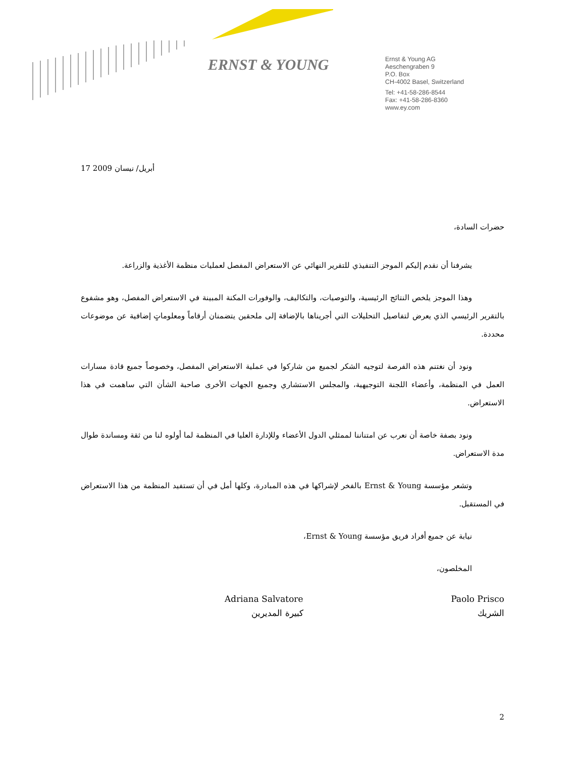ERNST & YOUNG
Ernst & Young AG
Aeschengraben 9
P.O. Box
CH-4002 Basel, Switzerland
Tel: +41-58-286-8544
Fax: +41-58-286-8360
www.ey.com
17 أبريل/ نيسان 2009
حضرات السادة،
يشرفنا أن نقدم إليكم الموجز التنفيذي للتقرير النهائي عن الاستعراض المفصل لعمليات منظمة الأغذية والزراعة.
وهذا الموجز يلخص النتائج الرئيسية، والتوصيات، والتكاليف، والوفورات المكنة المبينة في الاستعراض المفصل، وهو مشفوع بالتقرير الرئيسي الذي يعرض لتفاصيل التحليلات التي أجريناها بالإضافة إلى ملحقين يتضمنان أرقاماً ومعلوماتٍ إضافية عن موضوعات محددة.
ونود أن نغتنم هذه الفرصة لتوجيه الشكر لجميع من شاركوا في عملية الاستعراض المفصل، وخصوصاً جميع قادة مسارات العمل في المنظمة، وأعضاء اللجنة التوجيهية، والمجلس الاستشاري وجميع الجهات الأخرى صاحبة الشأن التي ساهمت في هذا الاستعراض.
ونود بصفة خاصة أن نعرب عن امتناننا لممثلي الدول الأعضاء وللإدارة العليا في المنظمة لما أولوه لنا من ثقة ومساندة طوال مدة الاستعراض.
وتشعر مؤسسة Ernst & Young بالفخر لإشراكها في هذه المبادرة، وكلها أمل في أن تستفيد المنظمة من هذا الاستعراض في المستقبل.
نيابة عن جميع أفراد فريق مؤسسة Ernst & Young،
المخلصون،
Paolo Prisco
الشريك
Adriana Salvatore
كبيرة المديرين
2